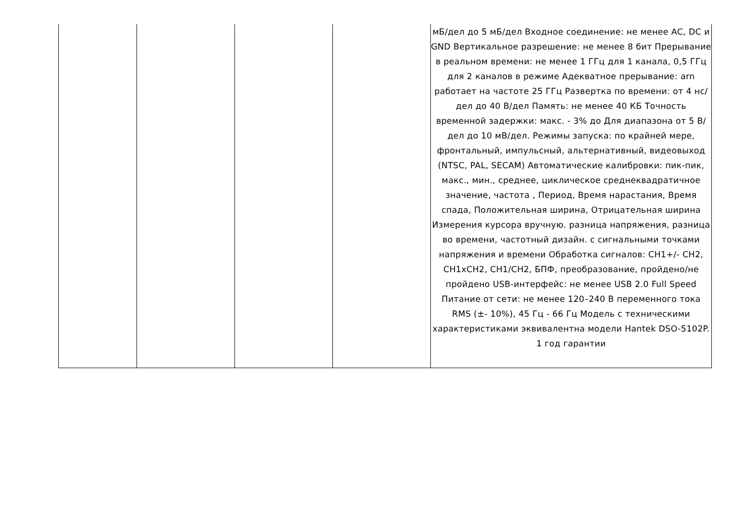| | | | | мБ/дел до 5 мБ/дел Входное соединение: не менее AC, DC и GND Вертикальное разрешение: не менее 8 бит Прерывание в реальном времени: не менее 1 ГГц для 1 канала, 0,5 ГГц для 2 каналов в режиме Адекватное прерывание: arn работает на частоте 25 ГГц Развертка по времени: от 4 нс/дел до 40 В/дел Память: не менее 40 КБ Точность временной задержки: макс. - 3% до Для диапазона от 5 В/дел до 10 мВ/дел. Режимы запуска: по крайней мере, фронтальный, импульсный, альтернативный, видеовыход (NTSC, PAL, SECAM) Автоматические калибровки: пик-пик, макс., мин., среднее, циклическое среднеквадратичное значение, частота , Период, Время нарастания, Время спада, Положительная ширина, Отрицательная ширина Измерения курсора вручную. разница напряжения, разница во времени, частотный дизайн. с сигнальными точками напряжения и времени Обработка сигналов: CH1+/- CH2, CH1xCH2, CH1/CH2, БПФ, преобразование, пройдено/не пройдено USB-интерфейс: не менее USB 2.0 Full Speed Питание от сети: не менее 120–240 В переменного тока RMS (±- 10%), 45 Гц - 66 Гц Модель с техническими характеристиками эквивалентна модели Hantek DSO-5102P. 1 год гарантии |